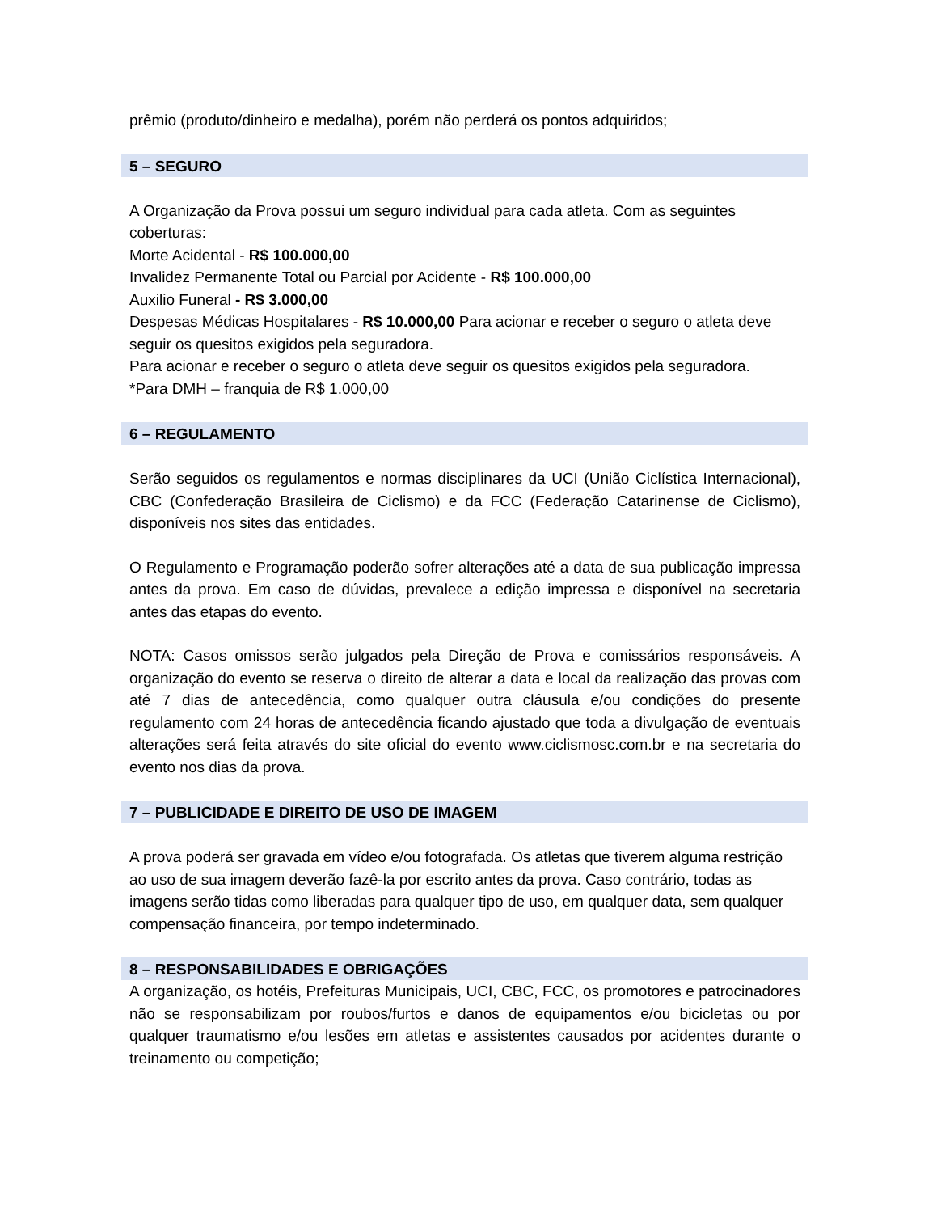prêmio (produto/dinheiro e medalha), porém não perderá os pontos adquiridos;
5 – SEGURO
A Organização da Prova possui um seguro individual para cada atleta. Com as seguintes coberturas:
Morte Acidental - R$ 100.000,00
Invalidez Permanente Total ou Parcial por Acidente - R$ 100.000,00
Auxilio Funeral - R$ 3.000,00
Despesas Médicas Hospitalares - R$ 10.000,00 Para acionar e receber o seguro o atleta deve seguir os quesitos exigidos pela seguradora.
Para acionar e receber o seguro o atleta deve seguir os quesitos exigidos pela seguradora.
*Para DMH – franquia de R$ 1.000,00
6 – REGULAMENTO
Serão seguidos os regulamentos e normas disciplinares da UCI (União Ciclística Internacional), CBC (Confederação Brasileira de Ciclismo) e da FCC (Federação Catarinense de Ciclismo), disponíveis nos sites das entidades.
O Regulamento e Programação poderão sofrer alterações até a data de sua publicação impressa antes da prova. Em caso de dúvidas, prevalece a edição impressa e disponível na secretaria antes das etapas do evento.
NOTA: Casos omissos serão julgados pela Direção de Prova e comissários responsáveis. A organização do evento se reserva o direito de alterar a data e local da realização das provas com até 7 dias de antecedência, como qualquer outra cláusula e/ou condições do presente regulamento com 24 horas de antecedência ficando ajustado que toda a divulgação de eventuais alterações será feita através do site oficial do evento www.ciclismosc.com.br e na secretaria do evento nos dias da prova.
7 – PUBLICIDADE E DIREITO DE USO DE IMAGEM
A prova poderá ser gravada em vídeo e/ou fotografada. Os atletas que tiverem alguma restrição ao uso de sua imagem deverão fazê-la por escrito antes da prova. Caso contrário, todas as imagens serão tidas como liberadas para qualquer tipo de uso, em qualquer data, sem qualquer compensação financeira, por tempo indeterminado.
8 – RESPONSABILIDADES E OBRIGAÇÕES
A organização, os hotéis, Prefeituras Municipais, UCI, CBC, FCC, os promotores e patrocinadores não se responsabilizam por roubos/furtos e danos de equipamentos e/ou bicicletas ou por qualquer traumatismo e/ou lesões em atletas e assistentes causados por acidentes durante o treinamento ou competição;